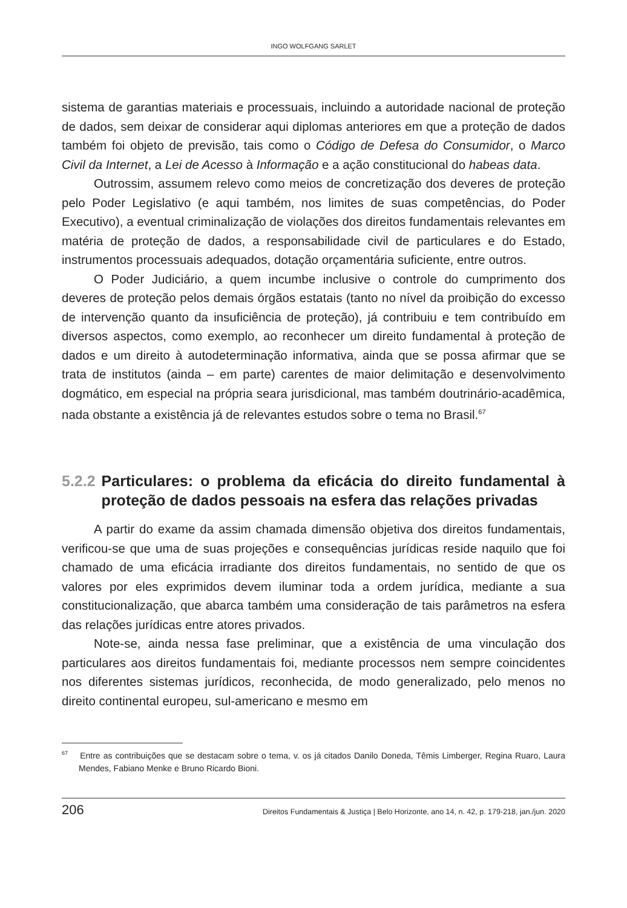INGO WOLFGANG SARLET
sistema de garantias materiais e processuais, incluindo a autoridade nacional de proteção de dados, sem deixar de considerar aqui diplomas anteriores em que a proteção de dados também foi objeto de previsão, tais como o Código de Defesa do Consumidor, o Marco Civil da Internet, a Lei de Acesso à Informação e a ação constitucional do habeas data.
Outrossim, assumem relevo como meios de concretização dos deveres de proteção pelo Poder Legislativo (e aqui também, nos limites de suas competências, do Poder Executivo), a eventual criminalização de violações dos direitos fundamentais relevantes em matéria de proteção de dados, a responsabilidade civil de particulares e do Estado, instrumentos processuais adequados, dotação orçamentária suficiente, entre outros.
O Poder Judiciário, a quem incumbe inclusive o controle do cumprimento dos deveres de proteção pelos demais órgãos estatais (tanto no nível da proibição do excesso de intervenção quanto da insuficiência de proteção), já contribuiu e tem contribuído em diversos aspectos, como exemplo, ao reconhecer um direito fundamental à proteção de dados e um direito à autodeterminação informativa, ainda que se possa afirmar que se trata de institutos (ainda – em parte) carentes de maior delimitação e desenvolvimento dogmático, em especial na própria seara jurisdicional, mas também doutrinário-acadêmica, nada obstante a existência já de relevantes estudos sobre o tema no Brasil.<sup>67</sup>
5.2.2 Particulares: o problema da eficácia do direito fundamental à proteção de dados pessoais na esfera das relações privadas
A partir do exame da assim chamada dimensão objetiva dos direitos fundamentais, verificou-se que uma de suas projeções e consequências jurídicas reside naquilo que foi chamado de uma eficácia irradiante dos direitos fundamentais, no sentido de que os valores por eles exprimidos devem iluminar toda a ordem jurídica, mediante a sua constitucionalização, que abarca também uma consideração de tais parâmetros na esfera das relações jurídicas entre atores privados.
Note-se, ainda nessa fase preliminar, que a existência de uma vinculação dos particulares aos direitos fundamentais foi, mediante processos nem sempre coincidentes nos diferentes sistemas jurídicos, reconhecida, de modo generalizado, pelo menos no direito continental europeu, sul-americano e mesmo em
<sup>67</sup> Entre as contribuições que se destacam sobre o tema, v. os já citados Danilo Doneda, Têmis Limberger, Regina Ruaro, Laura Mendes, Fabiano Menke e Bruno Ricardo Bioni.
206 Direitos Fundamentais & Justiça | Belo Horizonte, ano 14, n. 42, p. 179-218, jan./jun. 2020